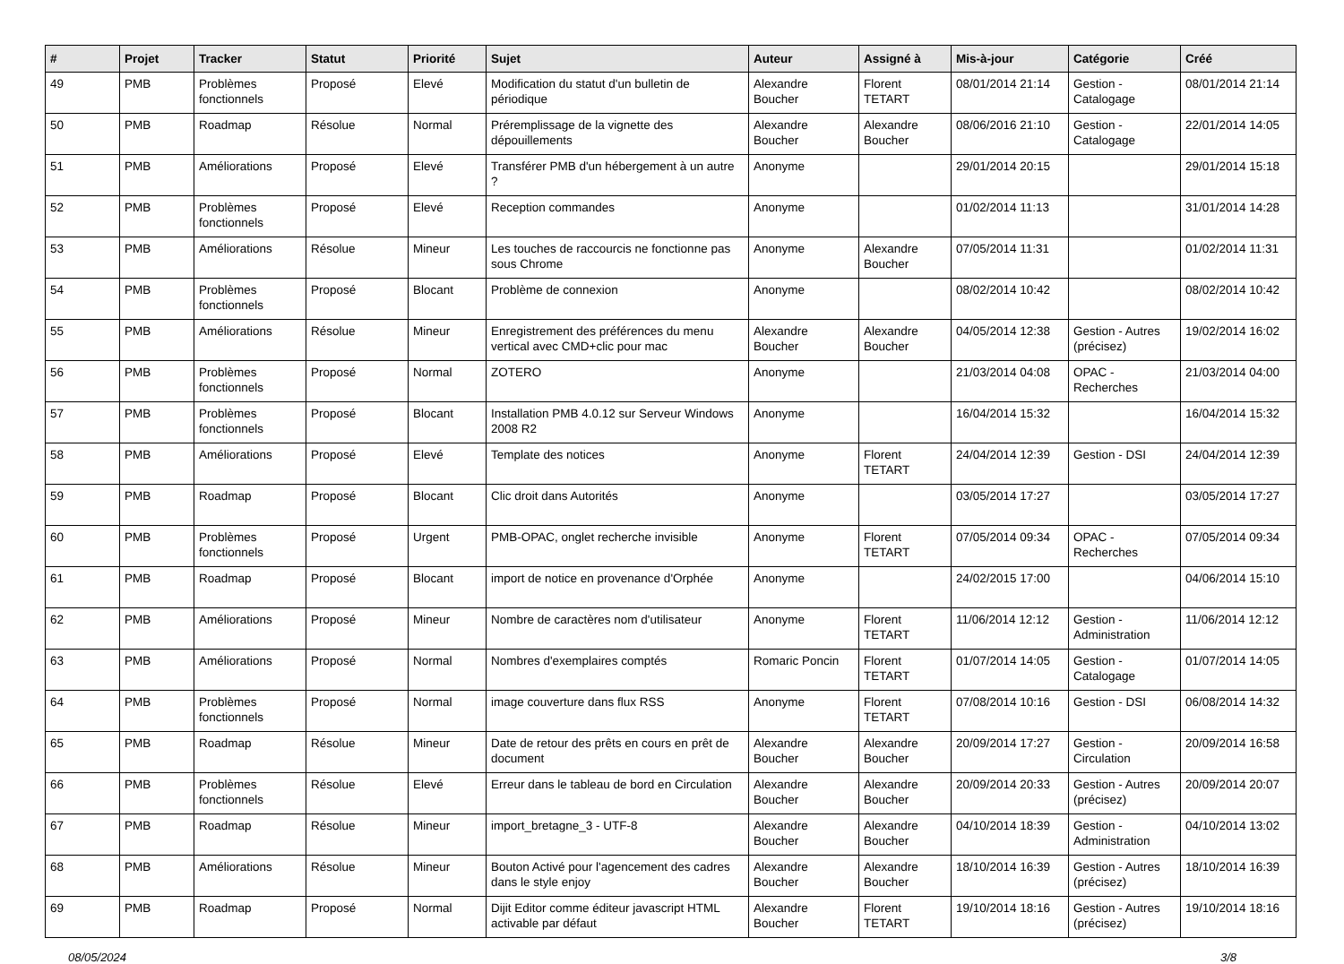| # | Projet | Tracker | Statut | Priorité | Sujet | Auteur | Assigné à | Mis-à-jour | Catégorie | Créé |
| --- | --- | --- | --- | --- | --- | --- | --- | --- | --- | --- |
| 49 | PMB | Problèmes fonctionnels | Proposé | Elevé | Modification du statut d'un bulletin de périodique | Alexandre Boucher | Florent TETART | 08/01/2014 21:14 | Gestion - Catalogage | 08/01/2014 21:14 |
| 50 | PMB | Roadmap | Résolue | Normal | Préremplissage de la vignette des dépouillements | Alexandre Boucher | Alexandre Boucher | 08/06/2016 21:10 | Gestion - Catalogage | 22/01/2014 14:05 |
| 51 | PMB | Améliorations | Proposé | Elevé | Transférer PMB d'un hébergement à un autre ? | Anonyme | | 29/01/2014 20:15 | | 29/01/2014 15:18 |
| 52 | PMB | Problèmes fonctionnels | Proposé | Elevé | Reception commandes | Anonyme | | 01/02/2014 11:13 | | 31/01/2014 14:28 |
| 53 | PMB | Améliorations | Résolue | Mineur | Les touches de raccourcis ne fonctionne pas sous Chrome | Anonyme | Alexandre Boucher | 07/05/2014 11:31 | | 01/02/2014 11:31 |
| 54 | PMB | Problèmes fonctionnels | Proposé | Blocant | Problème de connexion | Anonyme | | 08/02/2014 10:42 | | 08/02/2014 10:42 |
| 55 | PMB | Améliorations | Résolue | Mineur | Enregistrement des préférences du menu vertical avec CMD+clic pour mac | Alexandre Boucher | Alexandre Boucher | 04/05/2014 12:38 | Gestion - Autres (précisez) | 19/02/2014 16:02 |
| 56 | PMB | Problèmes fonctionnels | Proposé | Normal | ZOTERO | Anonyme | | 21/03/2014 04:08 | OPAC - Recherches | 21/03/2014 04:00 |
| 57 | PMB | Problèmes fonctionnels | Proposé | Blocant | Installation PMB 4.0.12 sur Serveur Windows 2008 R2 | Anonyme | | 16/04/2014 15:32 | | 16/04/2014 15:32 |
| 58 | PMB | Améliorations | Proposé | Elevé | Template des notices | Anonyme | Florent TETART | 24/04/2014 12:39 | Gestion - DSI | 24/04/2014 12:39 |
| 59 | PMB | Roadmap | Proposé | Blocant | Clic droit dans Autorités | Anonyme | | 03/05/2014 17:27 | | 03/05/2014 17:27 |
| 60 | PMB | Problèmes fonctionnels | Proposé | Urgent | PMB-OPAC, onglet recherche invisible | Anonyme | Florent TETART | 07/05/2014 09:34 | OPAC - Recherches | 07/05/2014 09:34 |
| 61 | PMB | Roadmap | Proposé | Blocant | import de notice en provenance d'Orphée | Anonyme | | 24/02/2015 17:00 | | 04/06/2014 15:10 |
| 62 | PMB | Améliorations | Proposé | Mineur | Nombre de caractères nom d'utilisateur | Anonyme | Florent TETART | 11/06/2014 12:12 | Gestion - Administration | 11/06/2014 12:12 |
| 63 | PMB | Améliorations | Proposé | Normal | Nombres d'exemplaires comptés | Romaric Poncin | Florent TETART | 01/07/2014 14:05 | Gestion - Catalogage | 01/07/2014 14:05 |
| 64 | PMB | Problèmes fonctionnels | Proposé | Normal | image couverture dans flux RSS | Anonyme | Florent TETART | 07/08/2014 10:16 | Gestion - DSI | 06/08/2014 14:32 |
| 65 | PMB | Roadmap | Résolue | Mineur | Date de retour des prêts en cours en prêt de document | Alexandre Boucher | Alexandre Boucher | 20/09/2014 17:27 | Gestion - Circulation | 20/09/2014 16:58 |
| 66 | PMB | Problèmes fonctionnels | Résolue | Elevé | Erreur dans le tableau de bord en Circulation | Alexandre Boucher | Alexandre Boucher | 20/09/2014 20:33 | Gestion - Autres (précisez) | 20/09/2014 20:07 |
| 67 | PMB | Roadmap | Résolue | Mineur | import_bretagne_3 - UTF-8 | Alexandre Boucher | Alexandre Boucher | 04/10/2014 18:39 | Gestion - Administration | 04/10/2014 13:02 |
| 68 | PMB | Améliorations | Résolue | Mineur | Bouton Activé pour l'agencement des cadres dans le style enjoy | Alexandre Boucher | Alexandre Boucher | 18/10/2014 16:39 | Gestion - Autres (précisez) | 18/10/2014 16:39 |
| 69 | PMB | Roadmap | Proposé | Normal | Dijit Editor comme éditeur javascript HTML activable par défaut | Alexandre Boucher | Florent TETART | 19/10/2014 18:16 | Gestion - Autres (précisez) | 19/10/2014 18:16 |
08/05/2024 3/8